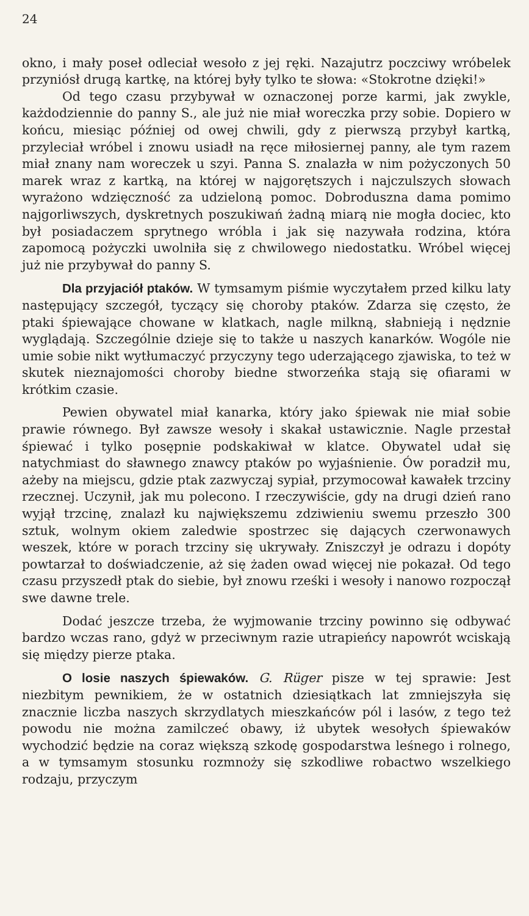24
okno, i mały poseł odleciał wesoło z jej ręki. Nazajutrz poczciwy wróbelek przyniósł drugą kartkę, na której były tylko te słowa: «Stokrotne dzięki!»
Od tego czasu przybywał w oznaczonej porze karmi, jak zwykle, każdodziennie do panny S., ale już nie miał woreczka przy sobie. Dopiero w końcu, miesiąc później od owej chwili, gdy z pierwszą przybył kartką, przyleciał wróbel i znowu usiadł na ręce miłosiernej panny, ale tym razem miał znany nam woreczek u szyi. Panna S. znalazła w nim pożyczonych 50 marek wraz z kartką, na której w najgorętszych i najczulszych słowach wyrażono wdzięczność za udzieloną pomoc. Dobroduszna dama pomimo najgorliwszych, dyskretnych poszukiwań żadną miarą nie mogła dociec, kto był posiadaczem sprytnego wróbla i jak się nazywała rodzina, która zapomocą pożyczki uwolniła się z chwilowego niedostatku. Wróbel więcej już nie przybywał do panny S.
Dla przyjaciół ptaków. W tymsamym piśmie wyczytałem przed kilku laty następujący szczegół, tyczący się choroby ptaków. Zdarza się często, że ptaki śpiewające chowane w klatkach, nagle milkną, słabnieją i nędznie wyglądają. Szczególnie dzieje się to także u naszych kanarków. Wogóle nie umie sobie nikt wytłumaczyć przyczyny tego uderzającego zjawiska, to też w skutek nieznajomości choroby biedne stworzeńka stają się ofiarami w krótkim czasie.
Pewien obywatel miał kanarka, który jako śpiewak nie miał sobie prawie równego. Był zawsze wesoły i skakał ustawicznie. Nagle przestał śpiewać i tylko posępnie podskakiwał w klatce. Obywatel udał się natychmiast do sławnego znawcy ptaków po wyjaśnienie. Ów poradził mu, ażeby na miejscu, gdzie ptak zazwyczaj sypiał, przymocował kawałek trzciny rzecznej. Uczynił, jak mu polecono. I rzeczywiście, gdy na drugi dzień rano wyjął trzcinę, znalazł ku największemu zdziwieniu swemu przeszło 300 sztuk, wolnym okiem zaledwie spostrzec się dających czerwonawych weszek, które w porach trzciny się ukrywały. Zniszczył je odrazu i dopóty powtarzał to doświadczenie, aż się żaden owad więcej nie pokazał. Od tego czasu przyszedł ptak do siebie, był znowu rześki i wesoły i nanowo rozpoczął swe dawne trele.
Dodać jeszcze trzeba, że wyjmowanie trzciny powinno się odbywać bardzo wczas rano, gdyż w przeciwnym razie utrapieńcy napowrót wciskają się między pierze ptaka.
O losie naszych śpiewaków. G. Rüger pisze w tej sprawie: Jest niezbitym pewnikiem, że w ostatnich dziesiątkach lat zmniejszyła się znacznie liczba naszych skrzydlatych mieszkańców pól i lasów, z tego też powodu nie można zamilczeć obawy, iż ubytek wesołych śpiewaków wychodzić będzie na coraz większą szkodę gospodarstwa leśnego i rolnego, a w tymsamym stosunku rozmnoży się szkodliwe robactwo wszelkiego rodzaju, przyczym